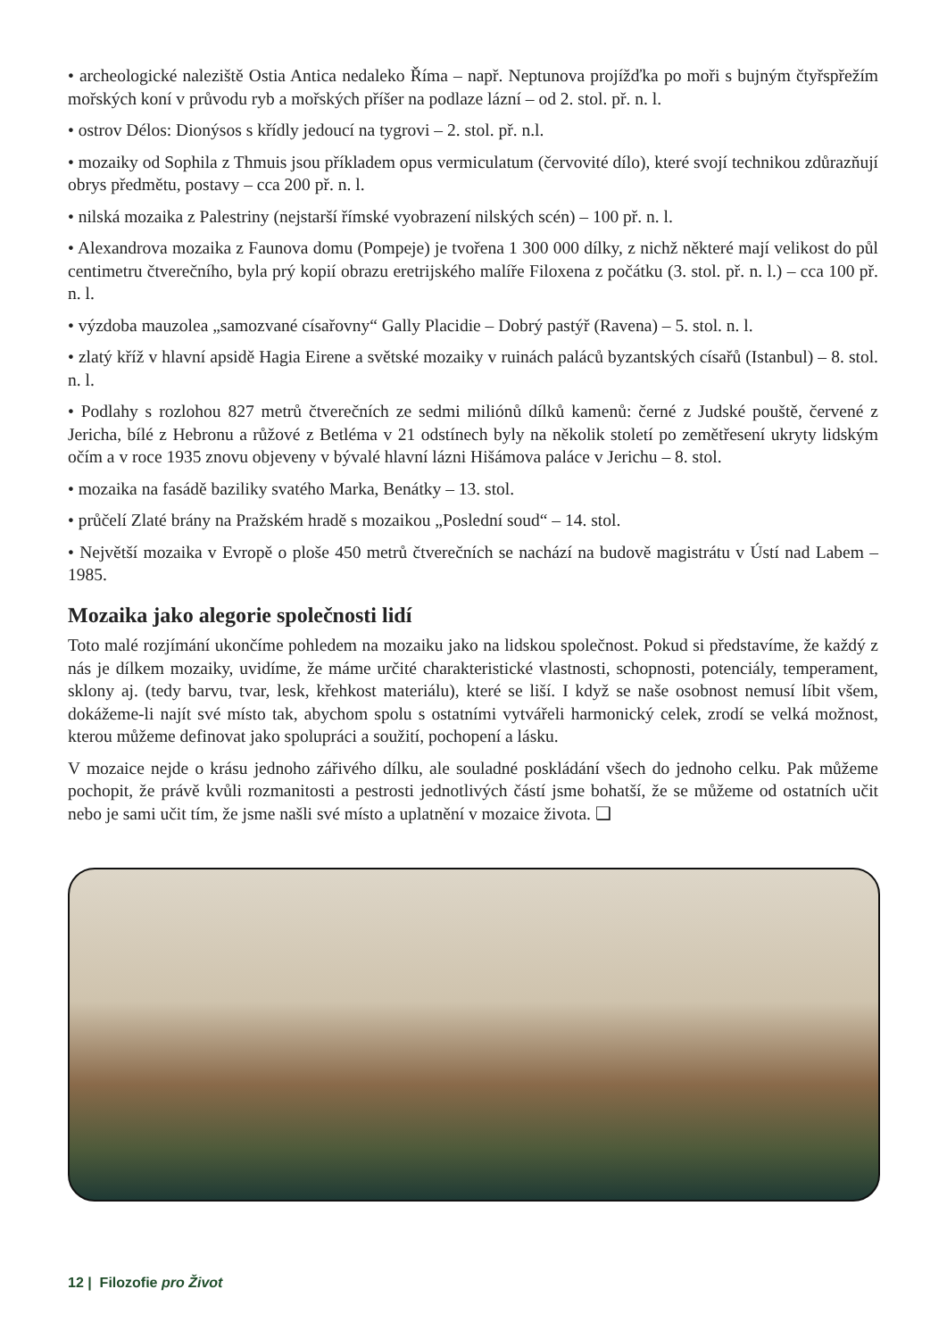• archeologické naleziště Ostia Antica nedaleko Říma – např. Neptunova projížďka po moři s bujným čtyřspřežím mořských koní v průvodu ryb a mořských příšer na podlaze lázní – od 2. stol. př. n. l.
• ostrov Délos: Dionýsos s křídly jedoucí na tygrovi – 2. stol. př. n.l.
• mozaiky od Sophila z Thmuis jsou příkladem opus vermiculatum (červovité dílo), které svojí technikou zdůrazňují obrys předmětu, postavy – cca 200 př. n. l.
• nilská mozaika z Palestriny (nejstarší římské vyobrazení nilských scén) – 100 př. n. l.
• Alexandrova mozaika z Faunova domu (Pompeje) je tvořena 1 300 000 dílky, z nichž některé mají velikost do půl centimetru čtverečního, byla prý kopií obrazu eretrijského malíře Filoxena z počátku (3. stol. př. n. l.) – cca 100 př. n. l.
• výzdoba mauzolea „samozvané císařovny“ Gally Placidie – Dobrý pastýř (Ravena) – 5. stol. n. l.
• zlatý kříž v hlavní apsidě Hagia Eirene a světské mozaiky v ruinách paláců byzantských císařů (Istanbul) – 8. stol. n. l.
• Podlahy s rozlohou 827 metrů čtverečních ze sedmi miliónů dílků kamenů: černé z Judské pouště, červené z Jericha, bílé z Hebronu a růžové z Betléma v 21 odstínech byly na několik století po zemětřesení ukryty lidským očím a v roce 1935 znovu objeveny v bývalé hlavní lázni Hišámova paláce v Jerichu – 8. stol.
• mozaika na fasádě baziliky svatého Marka, Benátky – 13. stol.
• průčelí Zlaté brány na Pražském hradě s mozaikou „Poslední soud“ – 14. stol.
• Největší mozaika v Evropě o ploše 450 metrů čtverečních se nachází na budově magistrátu v Ústí nad Labem – 1985.
Mozaika jako alegorie společnosti lidí
Toto malé rozjímání ukončíme pohledem na mozaiku jako na lidskou společnost. Pokud si představíme, že každý z nás je dílkem mozaiky, uvidíme, že máme určité charakteristické vlastnosti, schopnosti, potenciály, temperament, sklony aj. (tedy barvu, tvar, lesk, křehkost materiálu), které se liší. I když se naše osobnost nemusí líbit všem, dokážeme-li najít své místo tak, abychom spolu s ostatními vytvářeli harmonický celek, zrodí se velká možnost, kterou můžeme definovat jako spolupráci a soužití, pochopení a lásku.
V mozaice nejde o krásu jednoho zářivého dílku, ale souladné poskládání všech do jednoho celku. Pak můžeme pochopit, že právě kvůli rozmanitosti a pestrosti jednotlivých částí jsme bohatší, že se můžeme od ostatních učit nebo je sami učit tím, že jsme našli své místo a uplatnění v mozaice života. ❑
12 | Filozofie pro Život